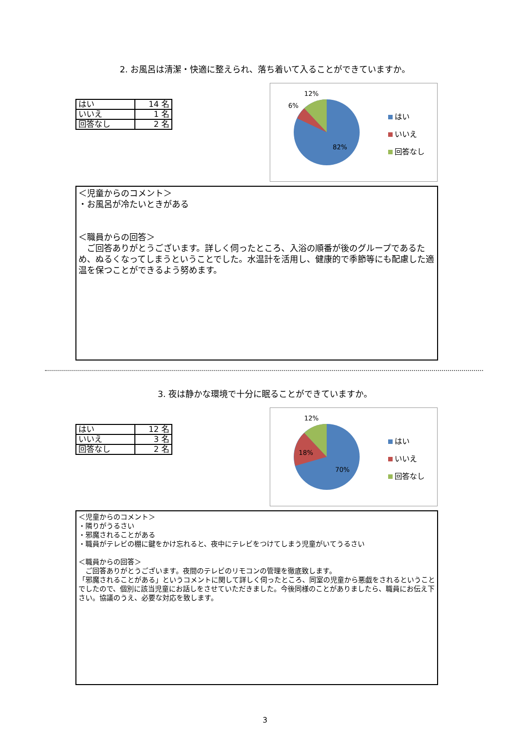2. お風呂は清潔・快適に整えられ、落ち着いて入ることができていますか。
| はい | 14 名 |
| いいえ | 1 名 |
| 回答なし | 2 名 |
12%
6%
82%
はい
いいえ
回答なし
＜児童からのコメント＞
・お風呂が冷たいときがある
＜職員からの回答＞
　ご回答ありがとうございます。詳しく伺ったところ、入浴の順番が後のグループであるため、ぬるくなってしまうということでした。水温計を活用し、健康的で季節等にも配慮した適温を保つことができるよう努めます。
3. 夜は静かな環境で十分に眠ることができていますか。
| はい | 12 名 |
| いいえ | 3 名 |
| 回答なし | 2 名 |
12%
18%
70%
はい
いいえ
回答なし
＜児童からのコメント＞
・隣りがうるさい
・邪魔されることがある
・職員がテレビの棚に鍵をかけ忘れると、夜中にテレビをつけてしまう児童がいてうるさい
＜職員からの回答＞
　ご回答ありがとうございます。夜間のテレビのリモコンの管理を徹底致します。
「邪魔されることがある」というコメントに関して詳しく伺ったところ、同室の児童から悪戯をされるということでしたので、個別に該当児童にお話しをさせていただきました。今後同様のことがありましたら、職員にお伝え下さい。協議のうえ、必要な対応を致します。
3